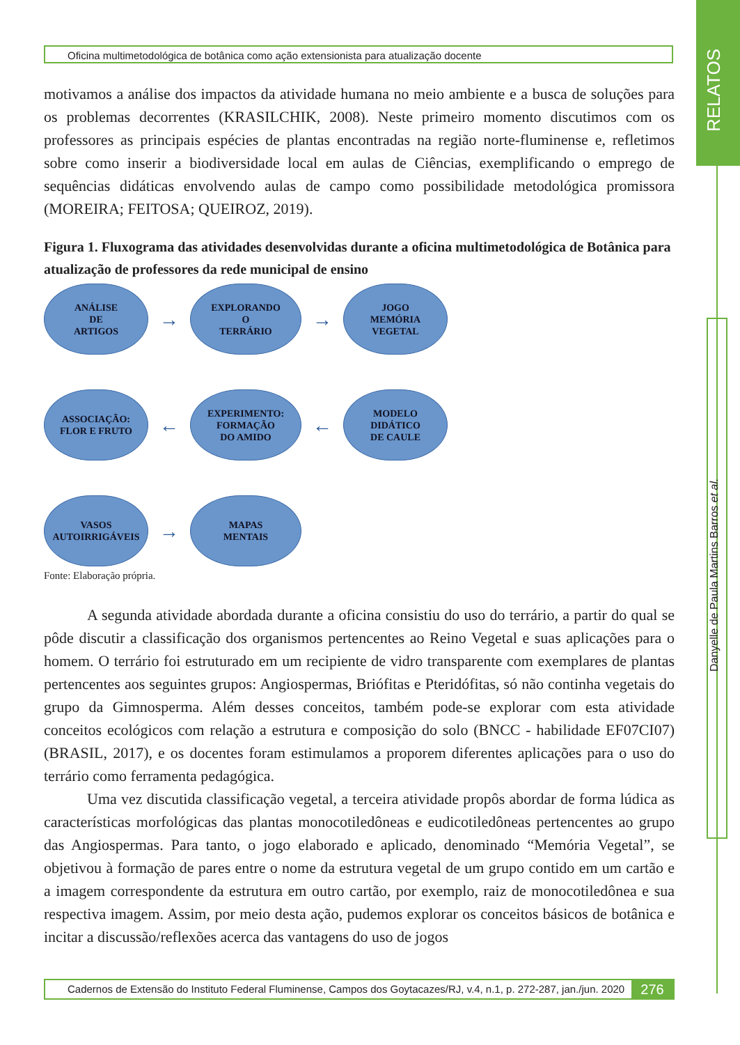RELATOS
Danyelle de Paula Martins Barros et al.
Oficina multimetodológica de botânica como ação extensionista para atualização docente
motivamos a análise dos impactos da atividade humana no meio ambiente e a busca de soluções para os problemas decorrentes (KRASILCHIK, 2008). Neste primeiro momento discutimos com os professores as principais espécies de plantas encontradas na região norte-fluminense e, refletimos sobre como inserir a biodiversidade local em aulas de Ciências, exemplificando o emprego de sequências didáticas envolvendo aulas de campo como possibilidade metodológica promissora (MOREIRA; FEITOSA; QUEIROZ, 2019).
Figura 1. Fluxograma das atividades desenvolvidas durante a oficina multimetodológica de Botânica para atualização de professores da rede municipal de ensino
ANÁLISE
DE
ARTIGOS
→
EXPLORANDO
O
TERRÁRIO
→
JOGO
MEMÓRIA
VEGETAL
ASSOCIAÇÃO:
FLOR E FRUTO
←
EXPERIMENTO:
FORMAÇÃO
DO AMIDO
←
MODELO
DIDÁTICO
DE CAULE
VASOS
AUTOIRRIGÁVEIS
→
MAPAS
MENTAIS
Fonte: Elaboração própria.
A segunda atividade abordada durante a oficina consistiu do uso do terrário, a partir do qual se pôde discutir a classificação dos organismos pertencentes ao Reino Vegetal e suas aplicações para o homem. O terrário foi estruturado em um recipiente de vidro transparente com exemplares de plantas pertencentes aos seguintes grupos: Angiospermas, Briófitas e Pteridófitas, só não continha vegetais do grupo da Gimnosperma. Além desses conceitos, também pode-se explorar com esta atividade conceitos ecológicos com relação a estrutura e composição do solo (BNCC - habilidade EF07CI07) (BRASIL, 2017), e os docentes foram estimulamos a proporem diferentes aplicações para o uso do terrário como ferramenta pedagógica.
Uma vez discutida classificação vegetal, a terceira atividade propôs abordar de forma lúdica as características morfológicas das plantas monocotiledôneas e eudicotiledôneas pertencentes ao grupo das Angiospermas. Para tanto, o jogo elaborado e aplicado, denominado “Memória Vegetal”, se objetivou à formação de pares entre o nome da estrutura vegetal de um grupo contido em um cartão e a imagem correspondente da estrutura em outro cartão, por exemplo, raiz de monocotiledônea e sua respectiva imagem. Assim, por meio desta ação, pudemos explorar os conceitos básicos de botânica e incitar a discussão/reflexões acerca das vantagens do uso de jogos
Cadernos de Extensão do Instituto Federal Fluminense, Campos dos Goytacazes/RJ, v.4, n.1, p. 272-287, jan./jun. 2020 276